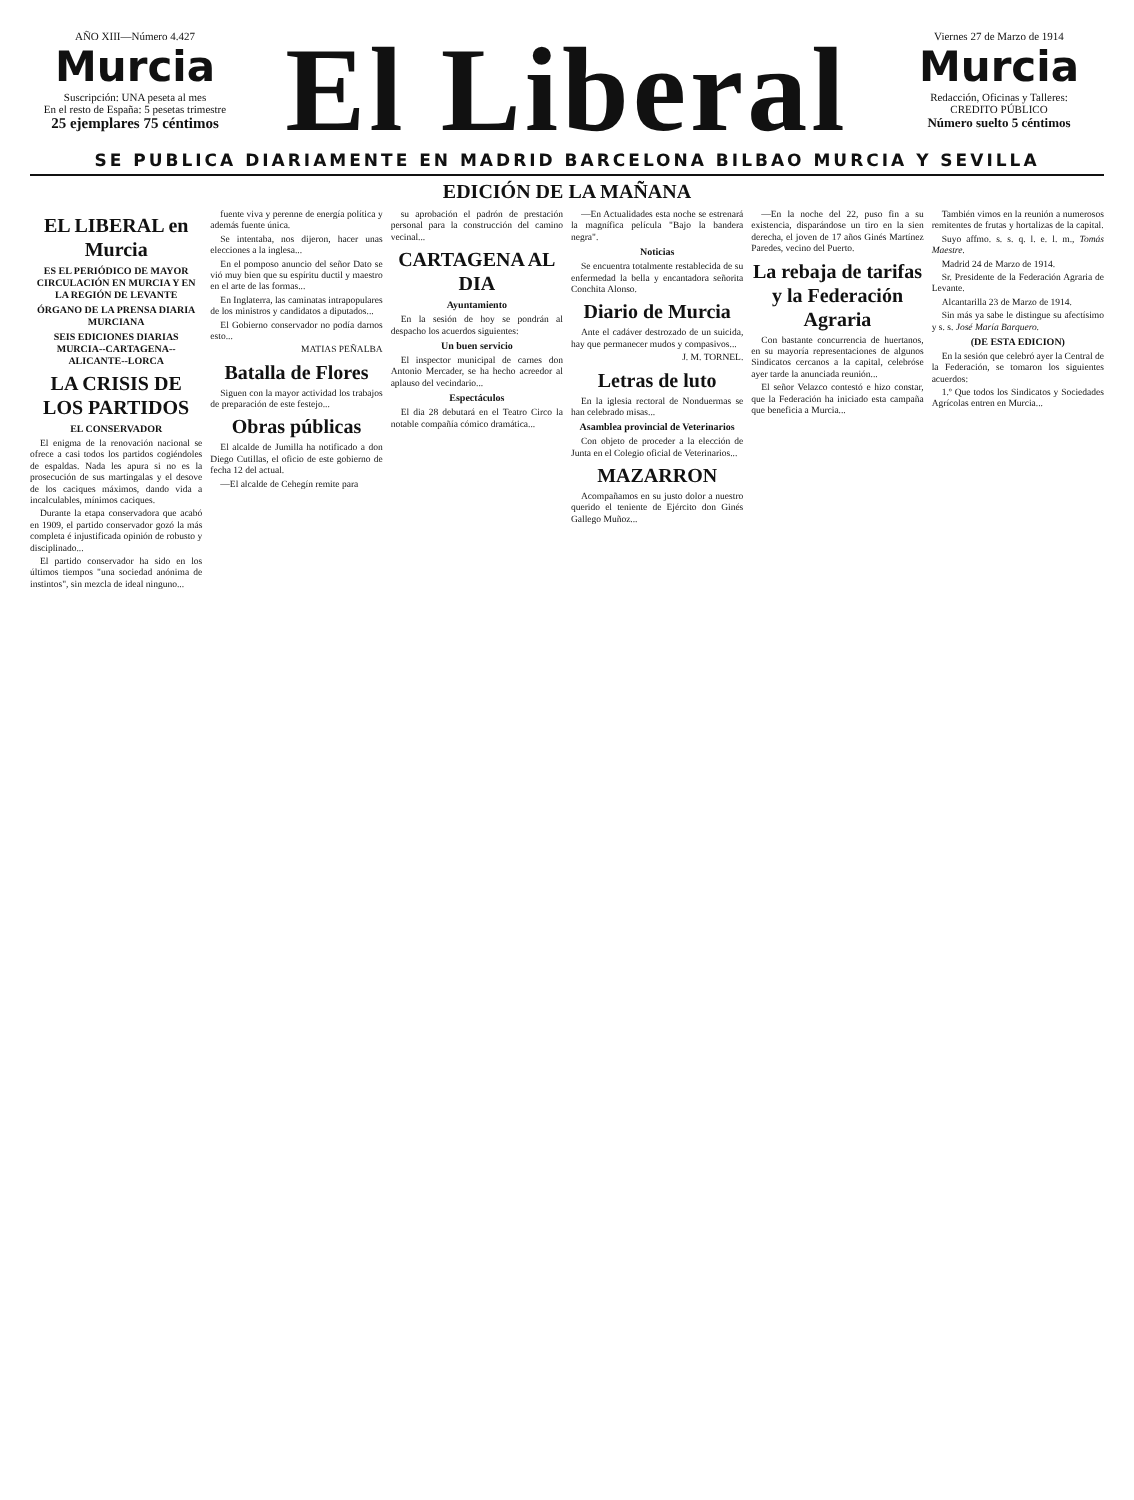AÑO XIII—Número 4.427
Murcia
Suscripción: UNA peseta al mes
En el resto de España: 5 pesetas trimestre
25 ejemplares 75 céntimos
El Liberal
Viernes 27 de Marzo de 1914
Murcia
Redacción, Oficinas y Talleres:
CREDITO PÚBLICO
Número suelto 5 céntimos
SE PUBLICA DIARIAMENTE EN MADRID BARCELONA BILBAO MURCIA Y SEVILLA
EDICIÓN DE LA MAÑANA
EL LIBERAL en Murcia
ES EL PERIÓDICO DE MAYOR CIRCULACIÓN EN MURCIA Y EN LA REGIÓN DE LEVANTE
ÓRGANO DE LA PRENSA DIARIA MURCIANA
SEIS EDICIONES DIARIAS
MURCIA--CARTAGENA--ALICANTE--LORCA
LA CRISIS DE LOS PARTIDOS
EL CONSERVADOR
El enigma de la renovación nacional se ofrece a casi todos los partidos cogiéndoles de espaldas. Nada les apura si no es la prosecución de sus martingalas y el desove de los caciques máximos, dando vida a incalculables, mínimos caciques.
Durante la etapa conservadora que acabó en 1909, el partido conservador gozó la más completa é injustificada opinión de robusto y disciplinado...
El partido conservador ha sido en los últimos tiempos "una sociedad anónima de instintos", sin mezcla de ideal ninguno...
fuente viva y perenne de energía política y además fuente única.
Se intentaba, nos dijeron, hacer unas elecciones a la inglesa...
En el pomposo anuncio del señor Dato se vió muy bien que su espíritu ductil y maestro en el arte de las formas...
En Inglaterra, las caminatas intrapopulares de los ministros y candidatos a diputados...
El Gobierno conservador no podía darnos esto...
MATIAS PEÑALBA
Batalla de Flores
Siguen con la mayor actividad los trabajos de preparación de este festejo...
Obras públicas
El alcalde de Jumilla ha notificado a don Diego Cutillas, el oficio de este gobierno de fecha 12 del actual.
—El alcalde de Cehegín remite para
su aprobación el padrón de prestación personal para la construcción del camino vecinal...
CARTAGENA AL DIA
Ayuntamiento
En la sesión de hoy se pondrán al despacho los acuerdos siguientes:
Un buen servicio
El inspector municipal de carnes don Antonio Mercader, se ha hecho acreedor al aplauso del vecindario...
Espectáculos
El dia 28 debutará en el Teatro Circo la notable compañía cómico dramática...
—En Actualidades esta noche se estrenará la magnífica película "Bajo la bandera negra".
Noticias
Se encuentra totalmente restablecida de su enfermedad la bella y encantadora señorita Conchita Alonso.
Diario de Murcia
Ante el cadáver destrozado de un suicida, hay que permanecer mudos y compasivos...
J. M. TORNEL.
Letras de luto
En la iglesia rectoral de Nonduermas se han celebrado misas...
Asamblea provincial de Veterinarios
Con objeto de proceder a la elección de Junta en el Colegio oficial de Veterinarios...
MAZARRON
Acompañamos en su justo dolor a nuestro querido el teniente de Ejército don Ginés Gallego Muñoz...
—En la noche del 22, puso fin a su existencia, disparándose un tiro en la sien derecha, el joven de 17 años Ginés Martínez Paredes, vecino del Puerto.
La rebaja de tarifas y la Federación Agraria
Con bastante concurrencia de huertanos, en su mayoría representaciones de algunos Sindicatos cercanos a la capital, celebróse ayer tarde la anunciada reunión...
El señor Velazco contestó e hizo constar, que la Federación ha iniciado esta campaña que beneficia a Murcia...
También vimos en la reunión a numerosos remitentes de frutas y hortalizas de la capital.
Suyo affmo. s. s. q. l. e. l. m., Tomás Maestre.
Madrid 24 de Marzo de 1914.
Sr. Presidente de la Federación Agraria de Levante.
Alcantarilla 23 de Marzo de 1914.
Sin más ya sabe le distingue su afectísimo y s. s. José María Barquero.
(DE ESTA EDICION)
En la sesión que celebró ayer la Central de la Federación, se tomaron los siguientes acuerdos:
1.º Que todos los Sindicatos y Sociedades Agrícolas entren en Murcia...